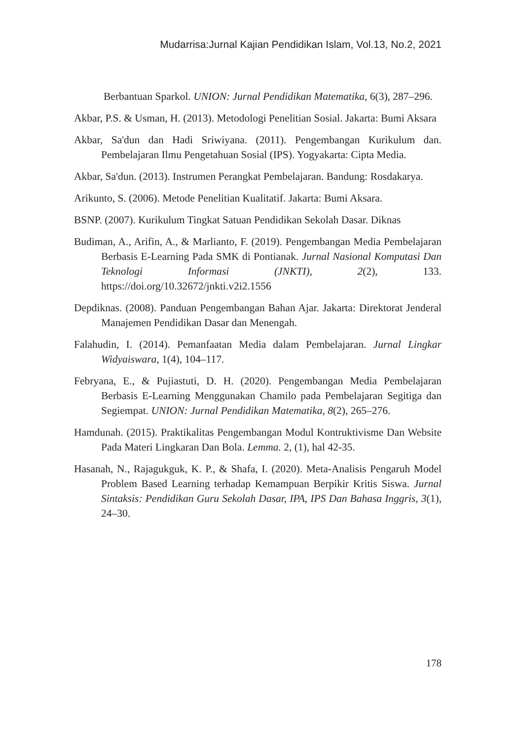Mudarrisa:Jurnal Kajian Pendidikan Islam, Vol.13, No.2, 2021
Berbantuan Sparkol. UNION: Jurnal Pendidikan Matematika, 6(3), 287–296.
Akbar, P.S. & Usman, H. (2013). Metodologi Penelitian Sosial. Jakarta: Bumi Aksara
Akbar, Sa'dun dan Hadi Sriwiyana. (2011). Pengembangan Kurikulum dan. Pembelajaran Ilmu Pengetahuan Sosial (IPS). Yogyakarta: Cipta Media.
Akbar, Sa'dun. (2013). Instrumen Perangkat Pembelajaran. Bandung: Rosdakarya.
Arikunto, S. (2006). Metode Penelitian Kualitatif. Jakarta: Bumi Aksara.
BSNP. (2007). Kurikulum Tingkat Satuan Pendidikan Sekolah Dasar. Diknas
Budiman, A., Arifin, A., & Marlianto, F. (2019). Pengembangan Media Pembelajaran Berbasis E-Learning Pada SMK di Pontianak. Jurnal Nasional Komputasi Dan Teknologi Informasi (JNKTI), 2(2), 133. https://doi.org/10.32672/jnkti.v2i2.1556
Depdiknas. (2008). Panduan Pengembangan Bahan Ajar. Jakarta: Direktorat Jenderal Manajemen Pendidikan Dasar dan Menengah.
Falahudin, I. (2014). Pemanfaatan Media dalam Pembelajaran. Jurnal Lingkar Widyaiswara, 1(4), 104–117.
Febryana, E., & Pujiastuti, D. H. (2020). Pengembangan Media Pembelajaran Berbasis E-Learning Menggunakan Chamilo pada Pembelajaran Segitiga dan Segiempat. UNION: Jurnal Pendidikan Matematika, 8(2), 265–276.
Hamdunah. (2015). Praktikalitas Pengembangan Modul Kontruktivisme Dan Website Pada Materi Lingkaran Dan Bola. Lemma. 2, (1), hal 42-35.
Hasanah, N., Rajagukguk, K. P., & Shafa, I. (2020). Meta-Analisis Pengaruh Model Problem Based Learning terhadap Kemampuan Berpikir Kritis Siswa. Jurnal Sintaksis: Pendidikan Guru Sekolah Dasar, IPA, IPS Dan Bahasa Inggris, 3(1), 24–30.
178